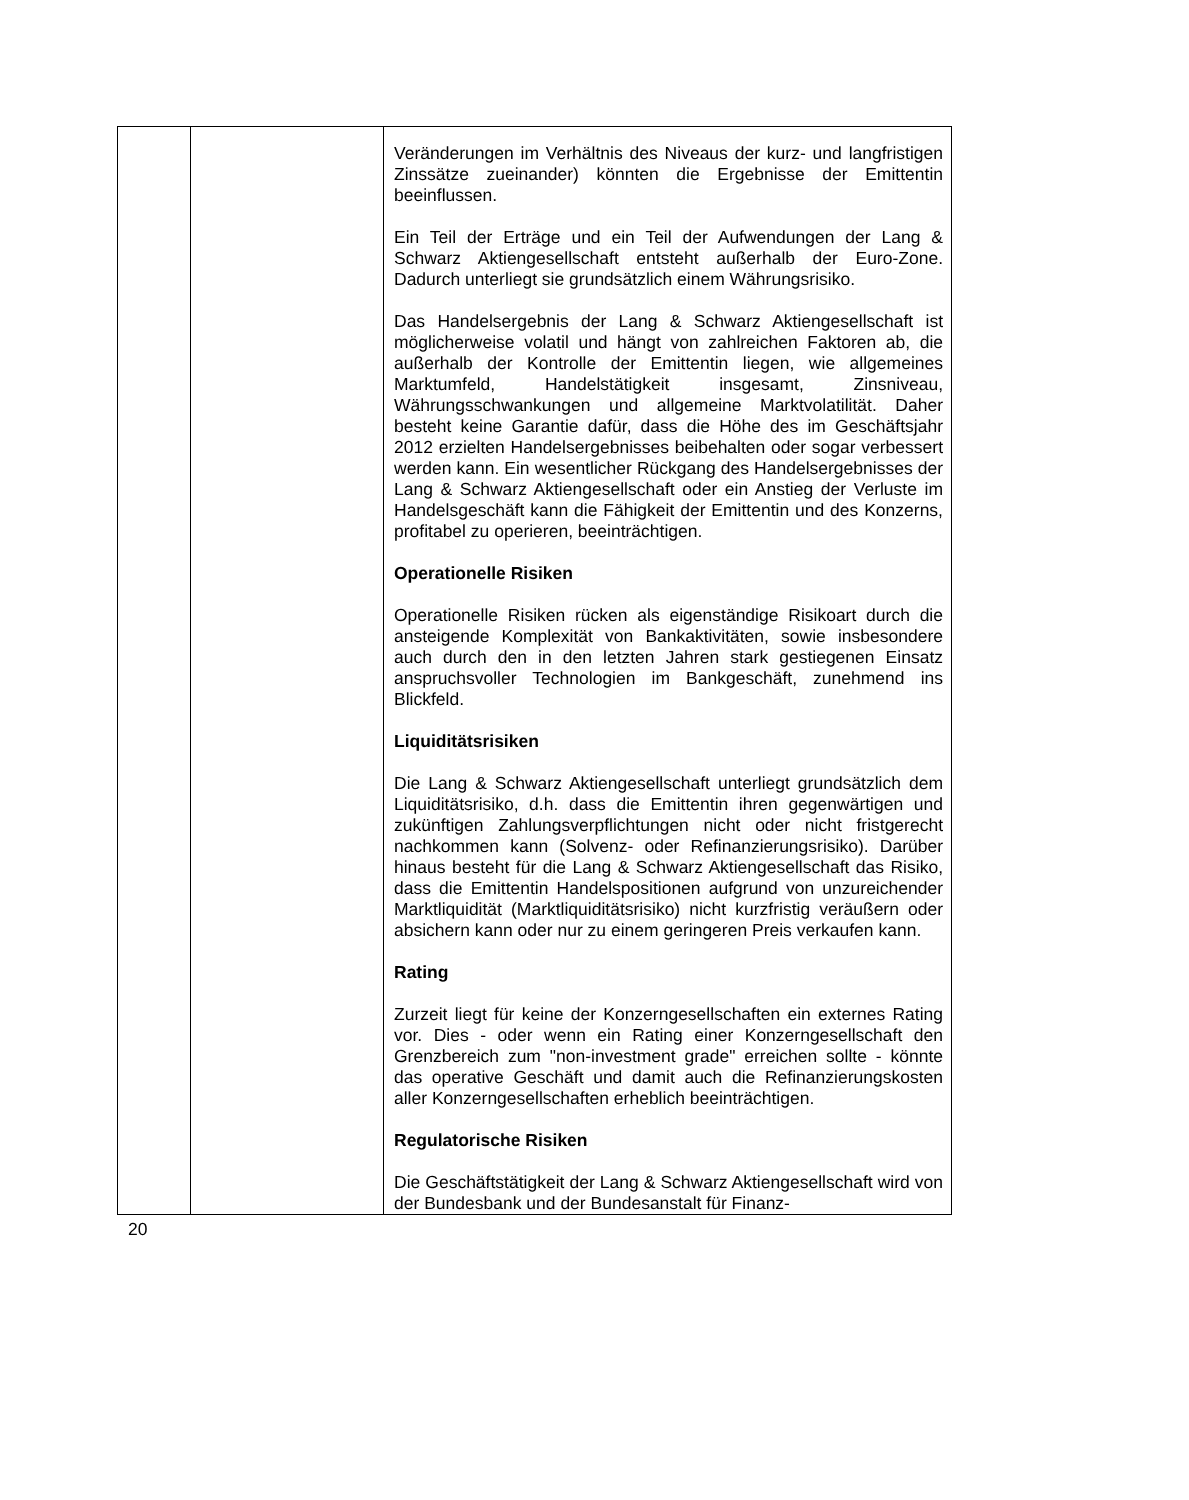| | | Veränderungen im Verhältnis des Niveaus der kurz- und langfristigen Zinssätze zueinander) könnten die Ergebnisse der Emittentin beeinflussen. Ein Teil der Erträge und ein Teil der Aufwendungen der Lang & Schwarz Aktiengesellschaft entsteht außerhalb der Euro-Zone. Dadurch unterliegt sie grundsätzlich einem Währungsrisiko. Das Handelsergebnis der Lang & Schwarz Aktiengesellschaft ist möglicherweise volatil und hängt von zahlreichen Faktoren ab, die außerhalb der Kontrolle der Emittentin liegen, wie allgemeines Marktumfeld, Handelstätigkeit insgesamt, Zinsniveau, Währungsschwankungen und allgemeine Marktvolatilität. Daher besteht keine Garantie dafür, dass die Höhe des im Geschäftsjahr 2012 erzielten Handelsergebnisses beibehalten oder sogar verbessert werden kann. Ein wesentlicher Rückgang des Handelsergebnisses der Lang & Schwarz Aktiengesellschaft oder ein Anstieg der Verluste im Handelsgeschäft kann die Fähigkeit der Emittentin und des Konzerns, profitabel zu operieren, beeinträchtigen. Operationelle Risiken Operationelle Risiken rücken als eigenständige Risikoart durch die ansteigende Komplexität von Bankaktivitäten, sowie insbesondere auch durch den in den letzten Jahren stark gestiegenen Einsatz anspruchsvoller Technologien im Bankgeschäft, zunehmend ins Blickfeld. Liquiditätsrisiken Die Lang & Schwarz Aktiengesellschaft unterliegt grundsätzlich dem Liquiditätsrisiko, d.h. dass die Emittentin ihren gegenwärtigen und zukünftigen Zahlungsverpflichtungen nicht oder nicht fristgerecht nachkommen kann (Solvenz- oder Refinanzierungsrisiko). Darüber hinaus besteht für die Lang & Schwarz Aktiengesellschaft das Risiko, dass die Emittentin Handelspositionen aufgrund von unzureichender Marktliquidität (Marktliquiditätsrisiko) nicht kurzfristig veräußern oder absichern kann oder nur zu einem geringeren Preis verkaufen kann. Rating Zurzeit liegt für keine der Konzerngesellschaften ein externes Rating vor. Dies - oder wenn ein Rating einer Konzerngesellschaft den Grenzbereich zum "non-investment grade" erreichen sollte - könnte das operative Geschäft und damit auch die Refinanzierungskosten aller Konzerngesellschaften erheblich beeinträchtigen. Regulatorische Risiken Die Geschäftstätigkeit der Lang & Schwarz Aktiengesellschaft wird von der Bundesbank und der Bundesanstalt für Finanz- |
20